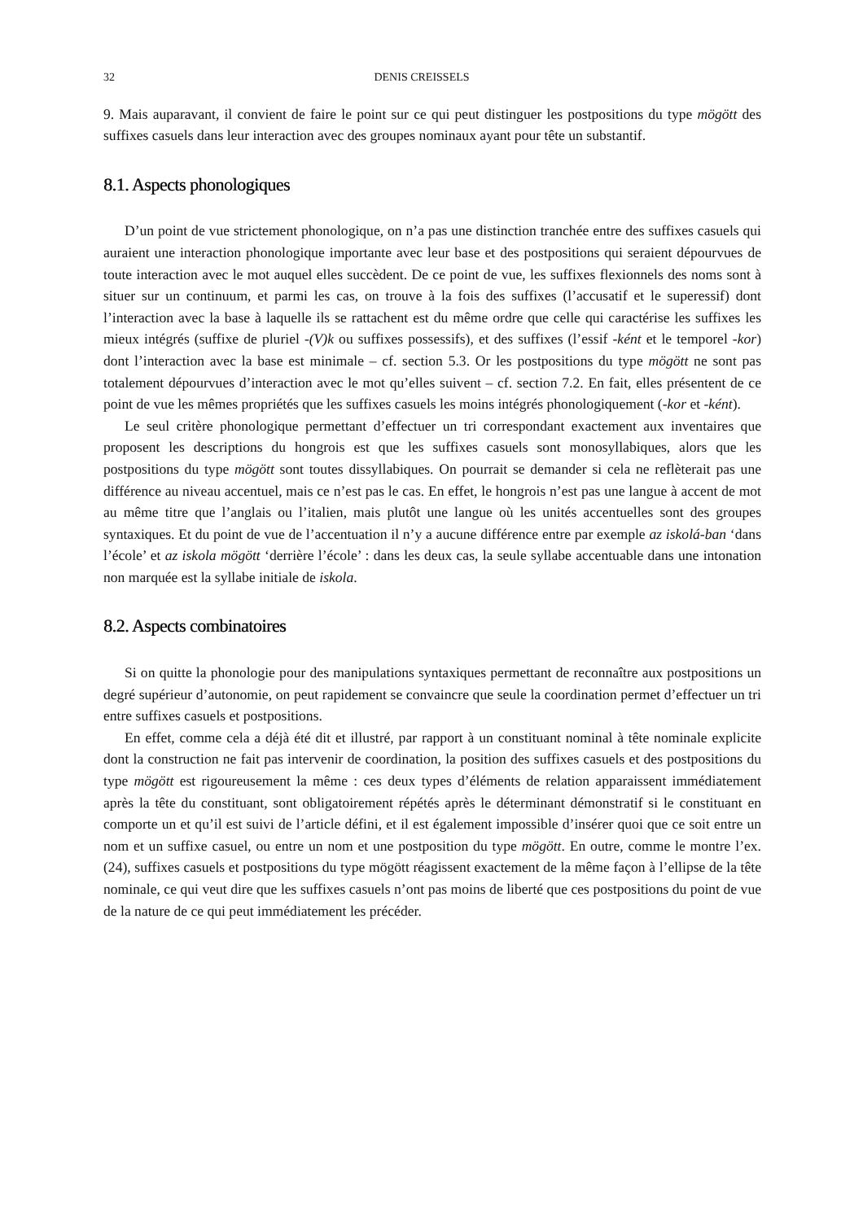32 DENIS CREISSELS
9. Mais auparavant, il convient de faire le point sur ce qui peut distinguer les postpositions du type mögött des suffixes casuels dans leur interaction avec des groupes nominaux ayant pour tête un substantif.
8.1. Aspects phonologiques
D’un point de vue strictement phonologique, on n’a pas une distinction tranchée entre des suffixes casuels qui auraient une interaction phonologique importante avec leur base et des postpositions qui seraient dépourvues de toute interaction avec le mot auquel elles succèdent. De ce point de vue, les suffixes flexionnels des noms sont à situer sur un continuum, et parmi les cas, on trouve à la fois des suffixes (l’accusatif et le superessif) dont l’interaction avec la base à laquelle ils se rattachent est du même ordre que celle qui caractérise les suffixes les mieux intégrés (suffixe de pluriel -(V)k ou suffixes possessifs), et des suffixes (l’essif -ként et le temporel -kor) dont l’interaction avec la base est minimale – cf. section 5.3. Or les postpositions du type mögött ne sont pas totalement dépourvues d’interaction avec le mot qu’elles suivent – cf. section 7.2. En fait, elles présentent de ce point de vue les mêmes propriétés que les suffixes casuels les moins intégrés phonologiquement (-kor et -ként).
Le seul critère phonologique permettant d’effectuer un tri correspondant exactement aux inventaires que proposent les descriptions du hongrois est que les suffixes casuels sont monosyllabiques, alors que les postpositions du type mögött sont toutes dissyllabiques. On pourrait se demander si cela ne reflèterait pas une différence au niveau accentuel, mais ce n’est pas le cas. En effet, le hongrois n’est pas une langue à accent de mot au même titre que l’anglais ou l’italien, mais plutôt une langue où les unités accentuelles sont des groupes syntaxiques. Et du point de vue de l’accentuation il n’y a aucune différence entre par exemple az iskolá-ban ‘dans l’école’ et az iskola mögött ‘derrière l’école’ : dans les deux cas, la seule syllabe accentuable dans une intonation non marquée est la syllabe initiale de iskola.
8.2. Aspects combinatoires
Si on quitte la phonologie pour des manipulations syntaxiques permettant de reconnaître aux postpositions un degré supérieur d’autonomie, on peut rapidement se convaincre que seule la coordination permet d’effectuer un tri entre suffixes casuels et postpositions.
En effet, comme cela a déjà été dit et illustré, par rapport à un constituant nominal à tête nominale explicite dont la construction ne fait pas intervenir de coordination, la position des suffixes casuels et des postpositions du type mögött est rigoureusement la même : ces deux types d’éléments de relation apparaissent immédiatement après la tête du constituant, sont obligatoirement répétés après le déterminant démonstratif si le constituant en comporte un et qu’il est suivi de l’article défini, et il est également impossible d’insérer quoi que ce soit entre un nom et un suffixe casuel, ou entre un nom et une postposition du type mögött. En outre, comme le montre l’ex. (24), suffixes casuels et postpositions du type mögött réagissent exactement de la même façon à l’ellipse de la tête nominale, ce qui veut dire que les suffixes casuels n’ont pas moins de liberté que ces postpositions du point de vue de la nature de ce qui peut immédiatement les précéder.